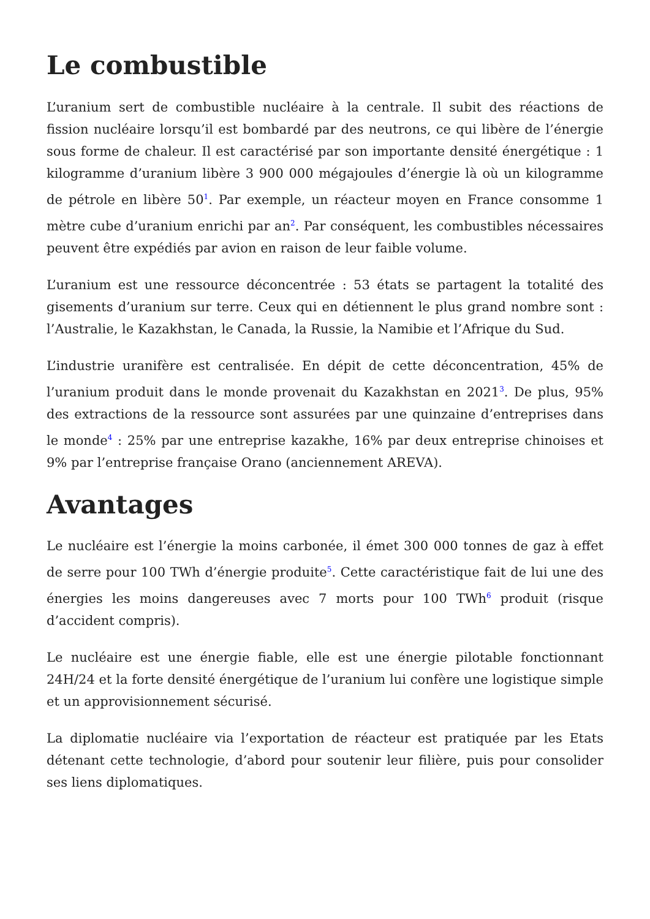Le combustible
L’uranium sert de combustible nucléaire à la centrale. Il subit des réactions de fission nucléaire lorsqu’il est bombardé par des neutrons, ce qui libère de l’énergie sous forme de chaleur. Il est caractérisé par son importante densité énergétique : 1 kilogramme d’uranium libère 3 900 000 mégajoules d’énergie là où un kilogramme de pétrole en libère 50<sup>1</sup>. Par exemple, un réacteur moyen en France consomme 1 mètre cube d’uranium enrichi par an<sup>2</sup>. Par conséquent, les combustibles nécessaires peuvent être expédiés par avion en raison de leur faible volume.
L’uranium est une ressource déconcentrée : 53 états se partagent la totalité des gisements d’uranium sur terre. Ceux qui en détiennent le plus grand nombre sont : l’Australie, le Kazakhstan, le Canada, la Russie, la Namibie et l’Afrique du Sud.
L’industrie uranifère est centralisée. En dépit de cette déconcentration, 45% de l’uranium produit dans le monde provenait du Kazakhstan en 2021<sup>3</sup>. De plus, 95% des extractions de la ressource sont assurées par une quinzaine d’entreprises dans le monde<sup>4</sup> : 25% par une entreprise kazakhe, 16% par deux entreprise chinoises et 9% par l’entreprise française Orano (anciennement AREVA).
Avantages
Le nucléaire est l’énergie la moins carbonée, il émet 300 000 tonnes de gaz à effet de serre pour 100 TWh d’énergie produite<sup>5</sup>. Cette caractéristique fait de lui une des énergies les moins dangereuses avec 7 morts pour 100 TWh<sup>6</sup> produit (risque d’accident compris).
Le nucléaire est une énergie fiable, elle est une énergie pilotable fonctionnant 24H/24 et la forte densité énergétique de l’uranium lui confère une logistique simple et un approvisionnement sécurisé.
La diplomatie nucléaire via l’exportation de réacteur est pratiquée par les Etats détenant cette technologie, d’abord pour soutenir leur filière, puis pour consolider ses liens diplomatiques.